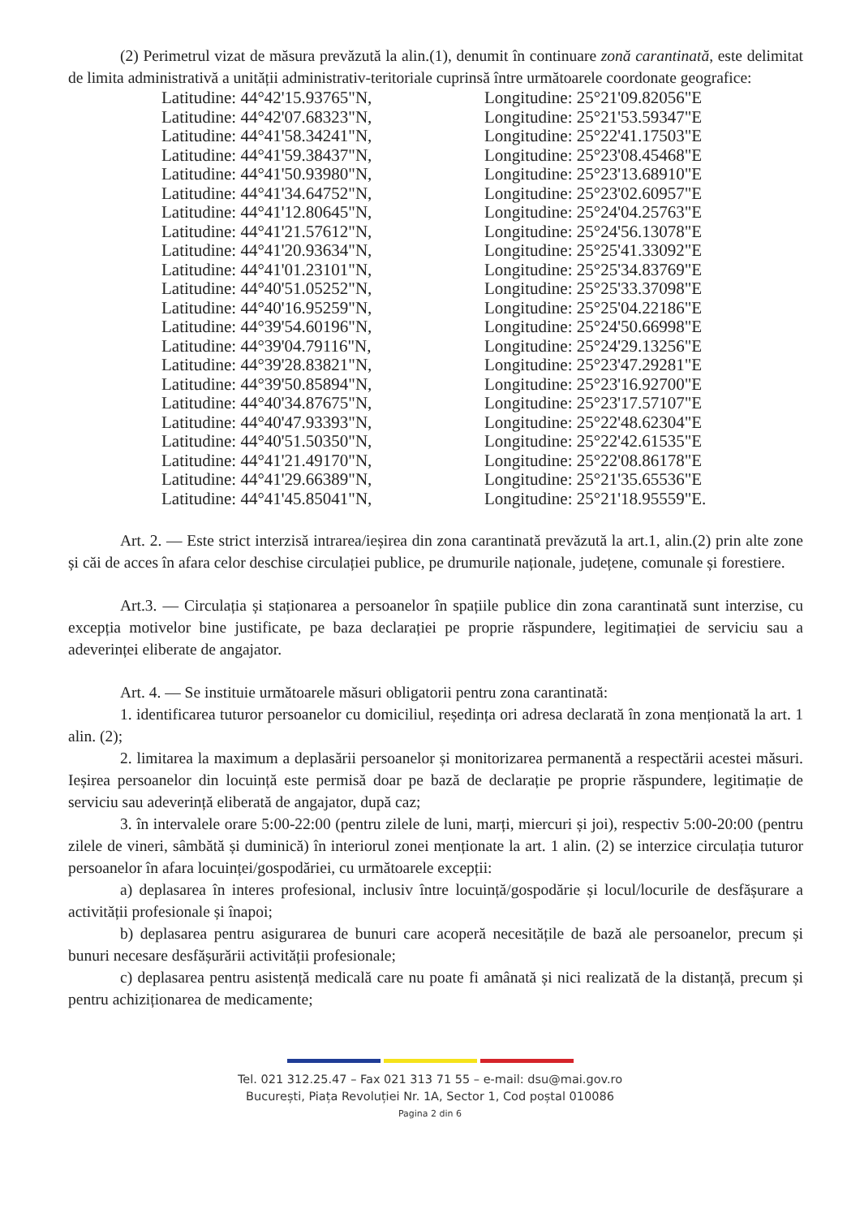(2) Perimetrul vizat de măsura prevăzută la alin.(1), denumit în continuare zonă carantinată, este delimitat de limita administrativă a unității administrativ-teritoriale cuprinsă între următoarele coordonate geografice:
| Latitudine: 44°42'15.93765"N, | Longitudine: 25°21'09.82056"E |
| Latitudine: 44°42'07.68323"N, | Longitudine: 25°21'53.59347"E |
| Latitudine: 44°41'58.34241"N, | Longitudine: 25°22'41.17503"E |
| Latitudine: 44°41'59.38437"N, | Longitudine: 25°23'08.45468"E |
| Latitudine: 44°41'50.93980"N, | Longitudine: 25°23'13.68910"E |
| Latitudine: 44°41'34.64752"N, | Longitudine: 25°23'02.60957"E |
| Latitudine: 44°41'12.80645"N, | Longitudine: 25°24'04.25763"E |
| Latitudine: 44°41'21.57612"N, | Longitudine: 25°24'56.13078"E |
| Latitudine: 44°41'20.93634"N, | Longitudine: 25°25'41.33092"E |
| Latitudine: 44°41'01.23101"N, | Longitudine: 25°25'34.83769"E |
| Latitudine: 44°40'51.05252"N, | Longitudine: 25°25'33.37098"E |
| Latitudine: 44°40'16.95259"N, | Longitudine: 25°25'04.22186"E |
| Latitudine: 44°39'54.60196"N, | Longitudine: 25°24'50.66998"E |
| Latitudine: 44°39'04.79116"N, | Longitudine: 25°24'29.13256"E |
| Latitudine: 44°39'28.83821"N, | Longitudine: 25°23'47.29281"E |
| Latitudine: 44°39'50.85894"N, | Longitudine: 25°23'16.92700"E |
| Latitudine: 44°40'34.87675"N, | Longitudine: 25°23'17.57107"E |
| Latitudine: 44°40'47.93393"N, | Longitudine: 25°22'48.62304"E |
| Latitudine: 44°40'51.50350"N, | Longitudine: 25°22'42.61535"E |
| Latitudine: 44°41'21.49170"N, | Longitudine: 25°22'08.86178"E |
| Latitudine: 44°41'29.66389"N, | Longitudine: 25°21'35.65536"E |
| Latitudine: 44°41'45.85041"N, | Longitudine: 25°21'18.95559"E. |
Art. 2. — Este strict interzisă intrarea/ieșirea din zona carantinată prevăzută la art.1, alin.(2) prin alte zone și căi de acces în afara celor deschise circulației publice, pe drumurile naționale, județene, comunale și forestiere.
Art.3. — Circulația și staționarea a persoanelor în spațiile publice din zona carantinată sunt interzise, cu excepția motivelor bine justificate, pe baza declarației pe proprie răspundere, legitimației de serviciu sau a adeverinței eliberate de angajator.
Art. 4. — Se instituie următoarele măsuri obligatorii pentru zona carantinată:
1. identificarea tuturor persoanelor cu domiciliul, reședința ori adresa declarată în zona menționată la art. 1 alin. (2);
2. limitarea la maximum a deplasării persoanelor și monitorizarea permanentă a respectării acestei măsuri. Ieșirea persoanelor din locuință este permisă doar pe bază de declarație pe proprie răspundere, legitimație de serviciu sau adeverință eliberată de angajator, după caz;
3. în intervalele orare 5:00-22:00 (pentru zilele de luni, marți, miercuri și joi), respectiv 5:00-20:00 (pentru zilele de vineri, sâmbătă și duminică) în interiorul zonei menționate la art. 1 alin. (2) se interzice circulația tuturor persoanelor în afara locuinței/gospodăriei, cu următoarele excepții:
a) deplasarea în interes profesional, inclusiv între locuință/gospodărie și locul/locurile de desfășurare a activității profesionale și înapoi;
b) deplasarea pentru asigurarea de bunuri care acoperă necesitățile de bază ale persoanelor, precum și bunuri necesare desfășurării activității profesionale;
c) deplasarea pentru asistență medicală care nu poate fi amânată și nici realizată de la distanță, precum și pentru achiziționarea de medicamente;
Tel. 021 312.25.47 – Fax 021 313 71 55 – e-mail: dsu@mai.gov.ro
București, Piața Revoluției Nr. 1A, Sector 1, Cod poștal 010086
Pagina 2 din 6